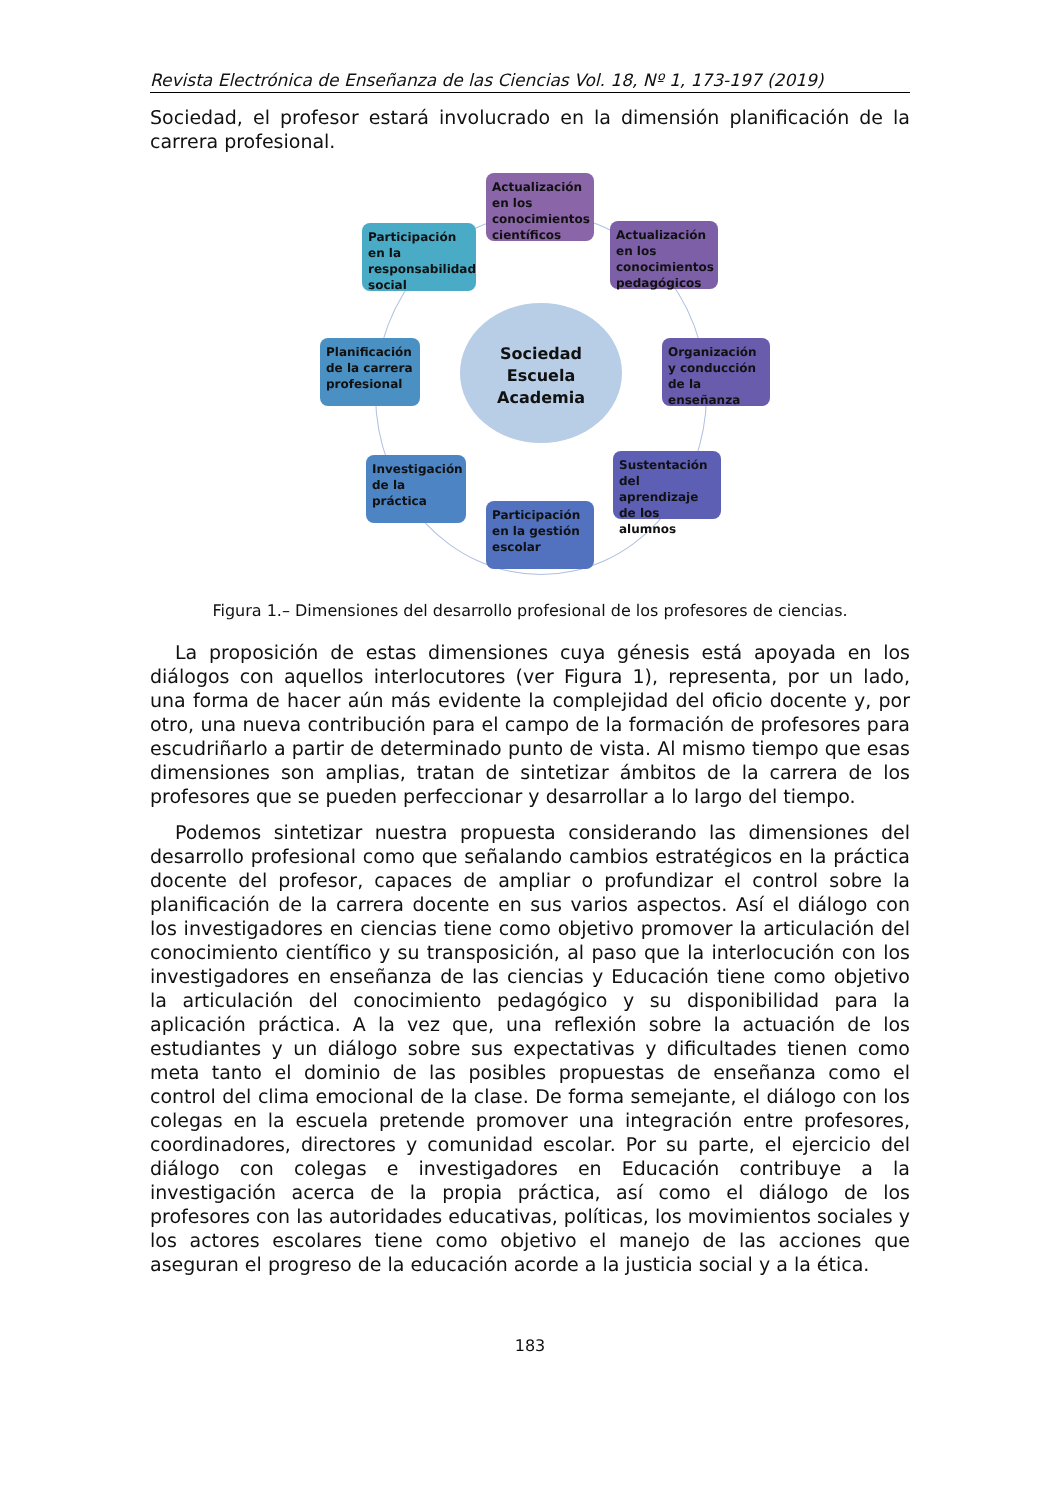Revista Electrónica de Enseñanza de las Ciencias Vol. 18, Nº 1, 173-197 (2019)
Sociedad, el profesor estará involucrado en la dimensión planificación de la carrera profesional.
Sociedad
Escuela
Academia
Actualización en los conocimientos científicos
Actualización en los conocimientos pedagógicos
Participación en la responsabilidad social
Planificación de la carrera profesional
Organización y conducción de la enseñanza
Investigación de la práctica
Sustentación del aprendizaje de los alumnos
Participación en la gestión escolar
Figura 1.– Dimensiones del desarrollo profesional de los profesores de ciencias.
La proposición de estas dimensiones cuya génesis está apoyada en los diálogos con aquellos interlocutores (ver Figura 1), representa, por un lado, una forma de hacer aún más evidente la complejidad del oficio docente y, por otro, una nueva contribución para el campo de la formación de profesores para escudriñarlo a partir de determinado punto de vista. Al mismo tiempo que esas dimensiones son amplias, tratan de sintetizar ámbitos de la carrera de los profesores que se pueden perfeccionar y desarrollar a lo largo del tiempo.
Podemos sintetizar nuestra propuesta considerando las dimensiones del desarrollo profesional como que señalando cambios estratégicos en la práctica docente del profesor, capaces de ampliar o profundizar el control sobre la planificación de la carrera docente en sus varios aspectos. Así el diálogo con los investigadores en ciencias tiene como objetivo promover la articulación del conocimiento científico y su transposición, al paso que la interlocución con los investigadores en enseñanza de las ciencias y Educación tiene como objetivo la articulación del conocimiento pedagógico y su disponibilidad para la aplicación práctica. A la vez que, una reflexión sobre la actuación de los estudiantes y un diálogo sobre sus expectativas y dificultades tienen como meta tanto el dominio de las posibles propuestas de enseñanza como el control del clima emocional de la clase. De forma semejante, el diálogo con los colegas en la escuela pretende promover una integración entre profesores, coordinadores, directores y comunidad escolar. Por su parte, el ejercicio del diálogo con colegas e investigadores en Educación contribuye a la investigación acerca de la propia práctica, así como el diálogo de los profesores con las autoridades educativas, políticas, los movimientos sociales y los actores escolares tiene como objetivo el manejo de las acciones que aseguran el progreso de la educación acorde a la justicia social y a la ética.
183